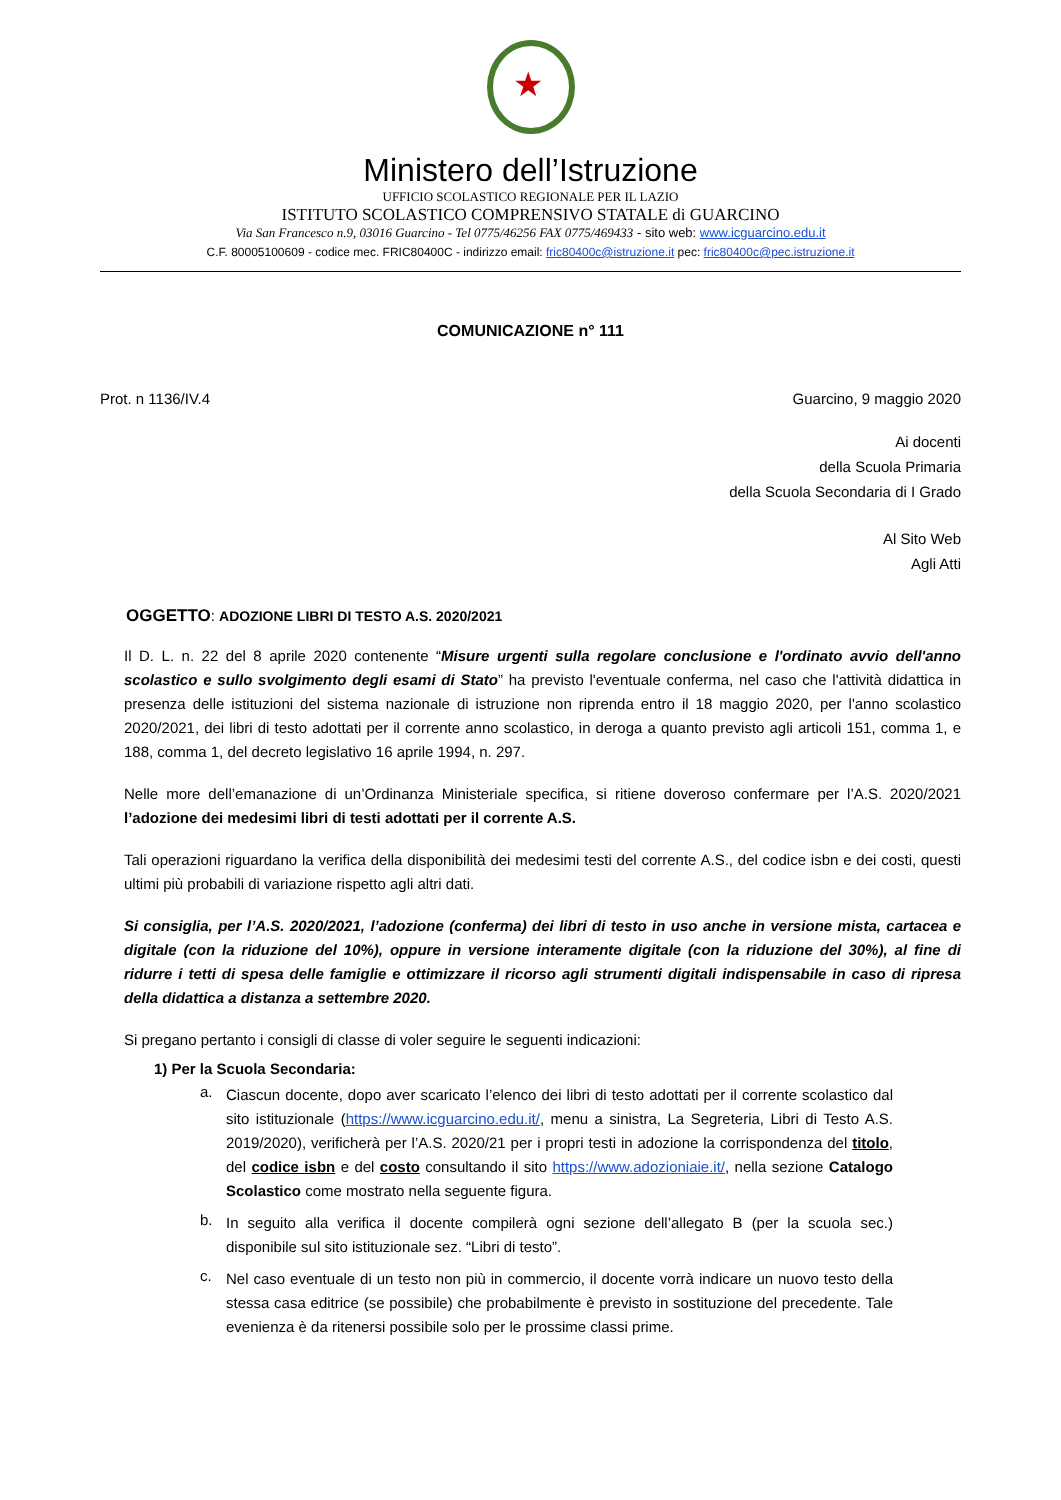★
Ministero dell’Istruzione
UFFICIO SCOLASTICO REGIONALE PER IL LAZIO
ISTITUTO SCOLASTICO COMPRENSIVO STATALE di GUARCINO
Via San Francesco n.9, 03016 Guarcino - Tel 0775/46256 FAX 0775/469433 - sito web: www.icguarcino.edu.it
C.F. 80005100609 - codice mec. FRIC80400C - indirizzo email: fric80400c@istruzione.it pec: fric80400c@pec.istruzione.it
COMUNICAZIONE n° 111
Prot. n 1136/IV.4 Guarcino, 9 maggio 2020
Ai docenti
della Scuola Primaria
della Scuola Secondaria di I Grado
Al Sito Web
Agli Atti
OGGETTO: ADOZIONE LIBRI DI TESTO A.S. 2020/2021
Il D. L. n. 22 del 8 aprile 2020 contenente “Misure urgenti sulla regolare conclusione e l'ordinato avvio dell'anno scolastico e sullo svolgimento degli esami di Stato” ha previsto l'eventuale conferma, nel caso che l'attività didattica in presenza delle istituzioni del sistema nazionale di istruzione non riprenda entro il 18 maggio 2020, per l'anno scolastico 2020/2021, dei libri di testo adottati per il corrente anno scolastico, in deroga a quanto previsto agli articoli 151, comma 1, e 188, comma 1, del decreto legislativo 16 aprile 1994, n. 297.
Nelle more dell’emanazione di un’Ordinanza Ministeriale specifica, si ritiene doveroso confermare per l’A.S. 2020/2021 l’adozione dei medesimi libri di testi adottati per il corrente A.S.
Tali operazioni riguardano la verifica della disponibilità dei medesimi testi del corrente A.S., del codice isbn e dei costi, questi ultimi più probabili di variazione rispetto agli altri dati.
Si consiglia, per l’A.S. 2020/2021, l’adozione (conferma) dei libri di testo in uso anche in versione mista, cartacea e digitale (con la riduzione del 10%), oppure in versione interamente digitale (con la riduzione del 30%), al fine di ridurre i tetti di spesa delle famiglie e ottimizzare il ricorso agli strumenti digitali indispensabile in caso di ripresa della didattica a distanza a settembre 2020.
Si pregano pertanto i consigli di classe di voler seguire le seguenti indicazioni:
1) Per la Scuola Secondaria:
a.
Ciascun docente, dopo aver scaricato l’elenco dei libri di testo adottati per il corrente scolastico dal sito istituzionale (https://www.icguarcino.edu.it/, menu a sinistra, La Segreteria, Libri di Testo A.S. 2019/2020), verificherà per l’A.S. 2020/21 per i propri testi in adozione la corrispondenza del titolo, del codice isbn e del costo consultando il sito https://www.adozioniaie.it/, nella sezione Catalogo Scolastico come mostrato nella seguente figura.
b.
In seguito alla verifica il docente compilerà ogni sezione dell’allegato B (per la scuola sec.) disponibile sul sito istituzionale sez. “Libri di testo”.
c.
Nel caso eventuale di un testo non più in commercio, il docente vorrà indicare un nuovo testo della stessa casa editrice (se possibile) che probabilmente è previsto in sostituzione del precedente. Tale evenienza è da ritenersi possibile solo per le prossime classi prime.